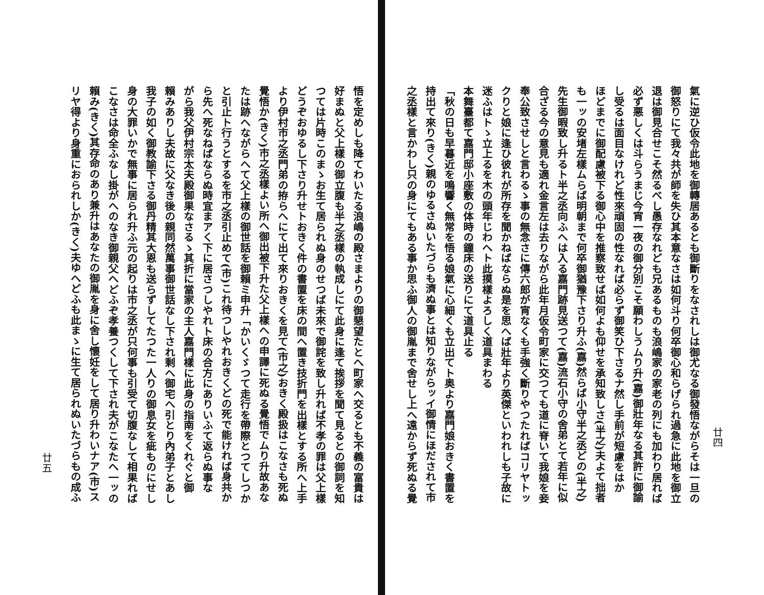廿四
氣に逆ひ仮令此地を御轉居あるとも御斷りをなされしは御尤なる御發悟ながらそは一旦の
御怒りにて我々共が師を失ひ其本意なさは如何斗り何卒御心和らげられ過急に此地を御立
退は御見合せこそ然るべし愚存なれども兄あるものも浪嶋家の家老の列にも加わり居れば
必ず悪しくは斗らうまじ今宵一夜の御分別こそ願わしうムり升(嘉)御壯年なる其許に御諭
し受るは面目なけれど性來頑固の性なれば必らず御笑ひ下さるナ然し手前が短慮をはか
ほどまでに御配慮被下る御心中を推察致せば如何よも仰せを承知致しさ(半之)夫よて拙者
も一ッの安堵左樣ムらば明朝まで何卒御猶豫下さり升ふ(嘉)然らば小守半之丞どの(半之)
先生御暇致し升るト半之丞向ふへは入る嘉門跡見送つて(嘉)流石小守の舍弟とて若年に似
合ざる今の意見も適れ金言左は去りながら此年月仮令町家に交つても道に脊いて我娘を妾
奉公致させしと言わるゝ事の無念さに傳六郎が宵なくも手強く斷りやつたればコリヤトッ
クりと娘に逢ひ彼れが所存を聞かねばならぬ是を思へば壯年より英傑といわれしも子故に
迷ふはトゝ立上るを木の頭年じわへト此摸樣よろしく道具まわる
本舞臺都て嘉門邸小座敷の体時の鐘床の送りにて道具止る
「秋の日も早暮近を鳴響く無常を悟る娘氣に心細くも立出てト奥より嘉門娘おきく書置を
持出て來り(きく)親のゆるさぬいたづらも濟ぬ事とは知りながらッイ御情にほだされて市
之丞樣と言かわし只の身にてもある事か思ふ御人の御胤まで舍せし上へ遠からず死ぬる覺
悟を定めしも降てわいたる浪嶋の殿さまよりの御懇望たとへ町家へ交るとも不義の富貴は
好まぬと父上樣の御立腹も半之丞樣の執成しにて此身に逢て挨拶を聞て見るとの御詞を知
つては片時このまゝお生て居られぬ身のせつば未來で御詫を致し升れば不孝の罪は父上樣
どうぞおゆるし下さり升せトおきく件の書置を床の間へ置き技折門を出樣とする所へ上手
より伊村市之丞門弟の拵らへにて出て來りおきくを見て(市之)おきく殿扱はこなさも死ぬ
覺悟か(きく)市之丞樣よい所へ御出被下升た父上樣への申譯に死ぬる覺悟でムり升故あな
たは跡へながらへて父上樣の御世話を御賴ミ申升「かいくゞつて走行を帶際とつてしつか
と引止ト行うとするを市之丞引止めて(市)これ待つしやれおきくどの死で能ければ身共か
ら先へ死なねばならぬ時宜まアく下に居さつしやれト床の合方にありいふて返らぬ事な
がら我父伊村宗太夫殿御果なさるゝ其折に當家の主人嘉門樣に此身の指南をくれぐと御
賴みありし夫故に父なき後の親同然萬事御世話なし下され剩へ御宅へ引とり內弟子とあし
我子の如く御教諭下さる御丹精其大恩も送らずしてたつた一人りの御息女を疵ものにせし
身の大罪いかで無事に居られ升ふ元の起りは市之丞が只何事も引受て切腹なして相果れば
こなさは命全ふなし掛がへのなき御親父へどふぞ孝養つくして下され夫がこなたへ一ッの
賴み(きく)其存命のあり兼升はあなたの御胤を身に舍し懷妊をして居り升わいナア(市)ス
リヤ得より身重におられしか(きく)夫ゆへどふも此まゝに生て居られぬいたづらもの成ふ
廿五